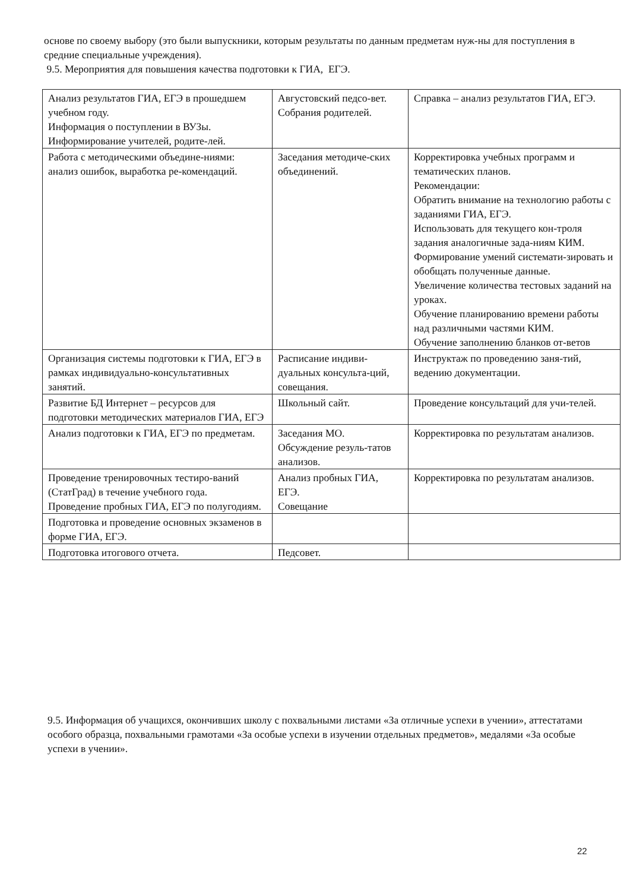основе по своему выбору (это были выпускники, которым результаты по данным предметам нуж-ны для поступления в средние специальные учреждения).
9.5. Мероприятия для повышения качества подготовки к ГИА, ЕГЭ.
| Анализ результатов ГИА, ЕГЭ в прошедшем учебном году. Информация о поступлении в ВУЗы. Информирование учителей, родите-лей. | Августовский педсо-вет. Собрания родителей. | Справка – анализ результатов ГИА, ЕГЭ. |
| Работа с методическими объедине-ниями: анализ ошибок, выработка ре-комендаций. | Заседания методиче-ских объединений. | Корректировка учебных программ и тематических планов. Рекомендации: Обратить внимание на технологию работы с заданиями ГИА, ЕГЭ. Использовать для текущего кон-троля задания аналогичные зада-ниям КИМ. Формирование умений системати-зировать и обобщать полученные данные. Увеличение количества тестовых заданий на уроках. Обучение планированию времени работы над различными частями КИМ. Обучение заполнению бланков от-ветов |
| Организация системы подготовки к ГИА, ЕГЭ в рамках индивидуально-консультативных занятий. | Расписание индиви-дуальных консульта-ций, совещания. | Инструктаж по проведению заня-тий, ведению документации. |
| Развитие БД Интернет – ресурсов для подготовки методических материалов ГИА, ЕГЭ | Школьный сайт. | Проведение консультаций для учи-телей. |
| Анализ подготовки к ГИА, ЕГЭ по предметам. | Заседания МО. Обсуждение резуль-татов анализов. | Корректировка по результатам анализов. |
| Проведение тренировочных тестиро-ваний (СтатГрад) в течение учебного года. Проведение пробных ГИА, ЕГЭ по полугодиям. | Анализ пробных ГИА, ЕГЭ. Совещание | Корректировка по результатам анализов. |
| Подготовка и проведение основных экзаменов в форме ГИА, ЕГЭ. | | |
| Подготовка итогового отчета. | Педсовет. | |
9.5. Информация об учащихся, окончивших школу с похвальными листами «За отличные успехи в учении», аттестатами особого образца, похвальными грамотами «За особые успехи в изучении отдельных предметов», медалями «За особые успехи в учении».
22